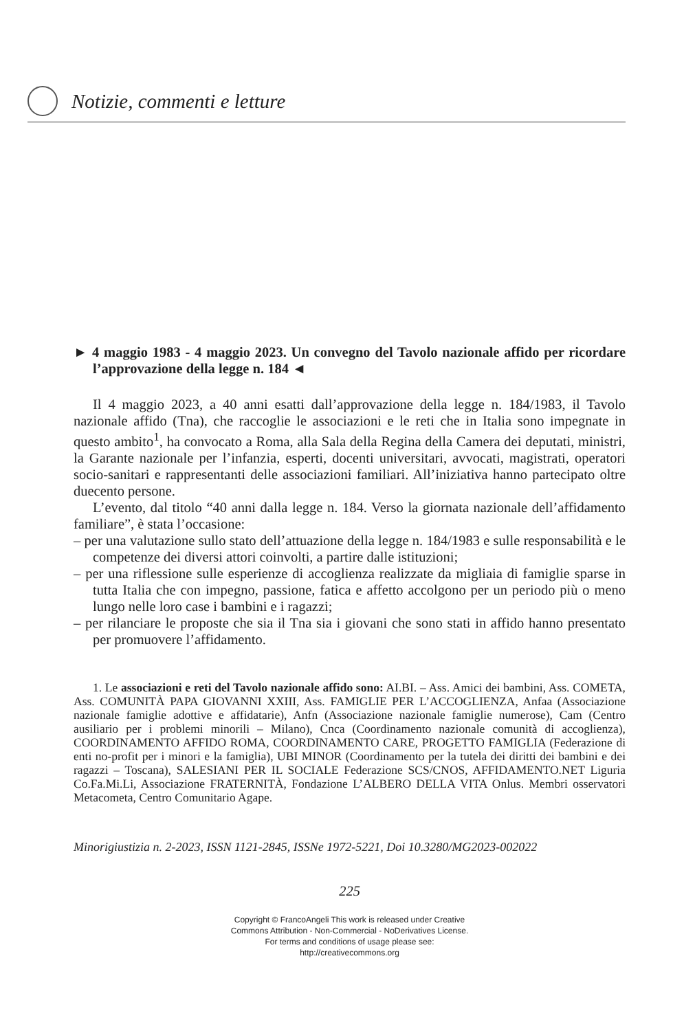Notizie, commenti e letture
► 4 maggio 1983 - 4 maggio 2023. Un convegno del Tavolo nazionale affido per ricordare l’approvazione della legge n. 184 ◄
Il 4 maggio 2023, a 40 anni esatti dall’approvazione della legge n. 184/1983, il Tavolo nazionale affido (Tna), che raccoglie le associazioni e le reti che in Italia sono impegnate in questo ambito<sup>1</sup>, ha convocato a Roma, alla Sala della Regina della Camera dei deputati, ministri, la Garante nazionale per l’infanzia, esperti, docenti universitari, avvocati, magistrati, operatori socio-sanitari e rappresentanti delle associazioni familiari. All’iniziativa hanno partecipato oltre duecento persone.
L’evento, dal titolo “40 anni dalla legge n. 184. Verso la giornata nazionale dell’affidamento familiare”, è stata l’occasione:
– per una valutazione sullo stato dell’attuazione della legge n. 184/1983 e sulle responsabilità e le competenze dei diversi attori coinvolti, a partire dalle istituzioni;
– per una riflessione sulle esperienze di accoglienza realizzate da migliaia di famiglie sparse in tutta Italia che con impegno, passione, fatica e affetto accolgono per un periodo più o meno lungo nelle loro case i bambini e i ragazzi;
– per rilanciare le proposte che sia il Tna sia i giovani che sono stati in affido hanno presentato per promuovere l’affidamento.
1. Le associazioni e reti del Tavolo nazionale affido sono: AI.BI. – Ass. Amici dei bambini, Ass. COMETA, Ass. COMUNITÀ PAPA GIOVANNI XXIII, Ass. FAMIGLIE PER L’ACCOGLIENZA, Anfaa (Associazione nazionale famiglie adottive e affidatarie), Anfn (Associazione nazionale famiglie numerose), Cam (Centro ausiliario per i problemi minorili – Milano), Cnca (Coordinamento nazionale comunità di accoglienza), COORDINAMENTO AFFIDO ROMA, COORDINAMENTO CARE, PROGETTO FAMIGLIA (Federazione di enti no-profit per i minori e la famiglia), UBI MINOR (Coordinamento per la tutela dei diritti dei bambini e dei ragazzi – Toscana), SALESIANI PER IL SOCIALE Federazione SCS/CNOS, AFFIDAMENTO.NET Liguria Co.Fa.Mi.Li, Associazione FRATERNITÀ, Fondazione L’ALBERO DELLA VITA Onlus. Membri osservatori Metacometa, Centro Comunitario Agape.
Minorigiustizia n. 2-2023, ISSN 1121-2845, ISSNe 1972-5221, Doi 10.3280/MG2023-002022
225
Copyright © FrancoAngeli This work is released under Creative
Commons Attribution - Non-Commercial - NoDerivatives License.
For terms and conditions of usage please see:
http://creativecommons.org